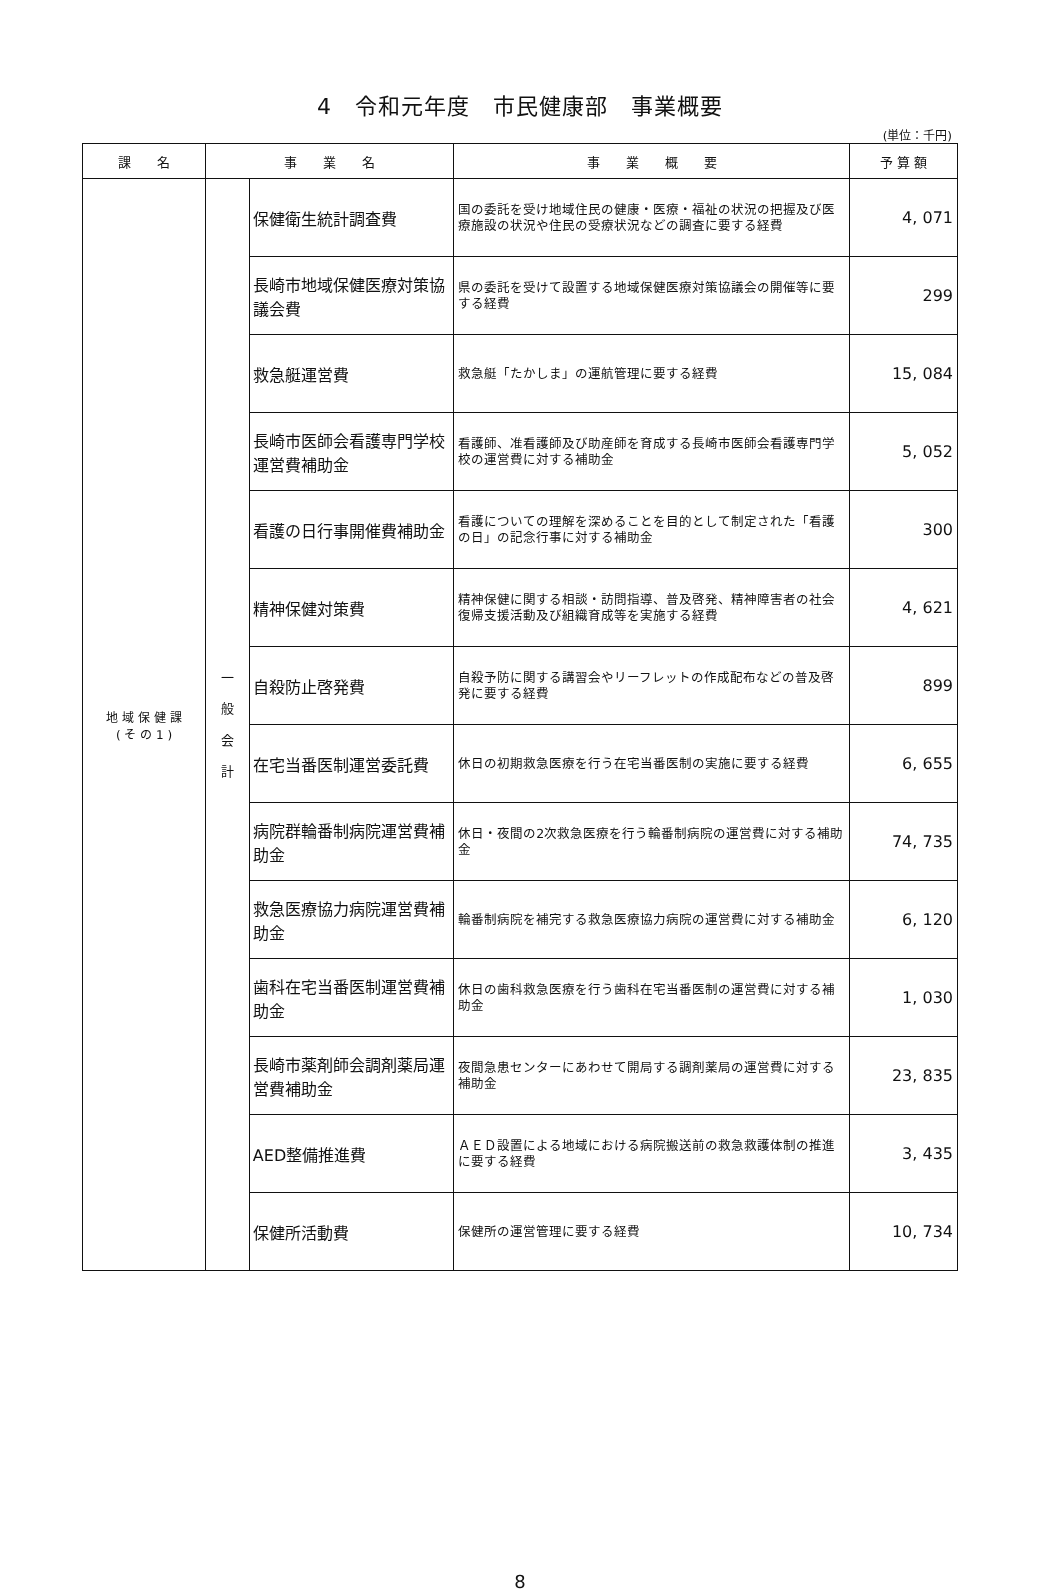4　令和元年度　市民健康部　事業概要
(単位：千円)
| 課 名 | 事 業 名 | | 事 業 概 要 | 予 算 額 |
| --- | --- | --- | --- | --- |
| 地 域 保 健 課 ( そ の 1 ) | 一 般 会 計 | 保健衛生統計調査費 | 国の委託を受け地域住民の健康・医療・福祉の状況の把握及び医療施設の状況や住民の受療状況などの調査に要する経費 | 4, 071 |
| | | 長崎市地域保健医療対策協議会費 | 県の委託を受けて設置する地域保健医療対策協議会の開催等に要する経費 | 299 |
| | | 救急艇運営費 | 救急艇「たかしま」の運航管理に要する経費 | 15, 084 |
| | | 長崎市医師会看護専門学校運営費補助金 | 看護師、准看護師及び助産師を育成する長崎市医師会看護専門学校の運営費に対する補助金 | 5, 052 |
| | | 看護の日行事開催費補助金 | 看護についての理解を深めることを目的として制定された「看護の日」の記念行事に対する補助金 | 300 |
| | | 精神保健対策費 | 精神保健に関する相談・訪問指導、普及啓発、精神障害者の社会復帰支援活動及び組織育成等を実施する経費 | 4, 621 |
| | | 自殺防止啓発費 | 自殺予防に関する講習会やリーフレットの作成配布などの普及啓発に要する経費 | 899 |
| | | 在宅当番医制運営委託費 | 休日の初期救急医療を行う在宅当番医制の実施に要する経費 | 6, 655 |
| | | 病院群輪番制病院運営費補助金 | 休日・夜間の2次救急医療を行う輪番制病院の運営費に対する補助金 | 74, 735 |
| | | 救急医療協力病院運営費補助金 | 輪番制病院を補完する救急医療協力病院の運営費に対する補助金 | 6, 120 |
| | | 歯科在宅当番医制運営費補助金 | 休日の歯科救急医療を行う歯科在宅当番医制の運営費に対する補助金 | 1, 030 |
| | | 長崎市薬剤師会調剤薬局運営費補助金 | 夜間急患センターにあわせて開局する調剤薬局の運営費に対する補助金 | 23, 835 |
| | | AED整備推進費 | ＡＥＤ設置による地域における病院搬送前の救急救護体制の推進に要する経費 | 3, 435 |
| | | 保健所活動費 | 保健所の運営管理に要する経費 | 10, 734 |
8